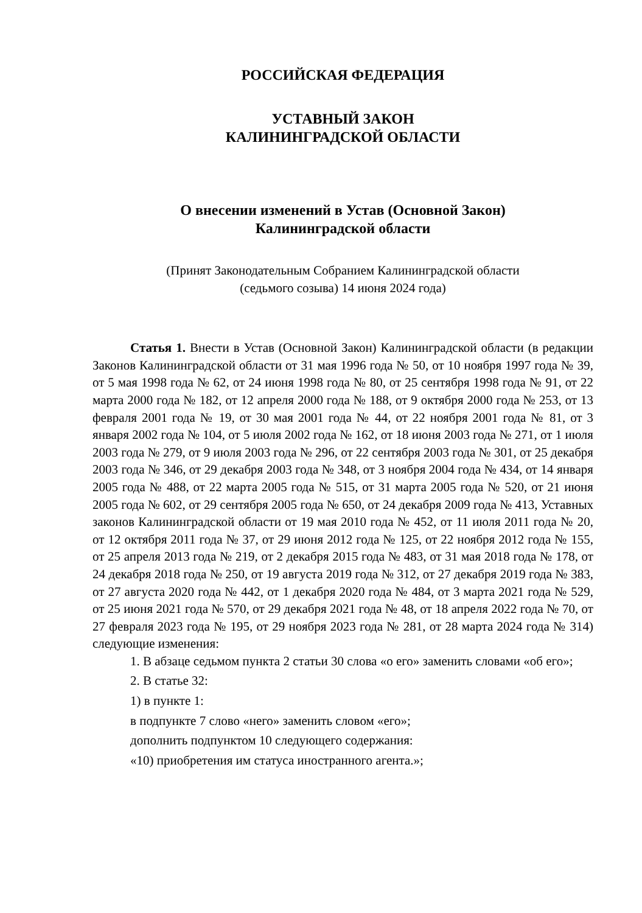РОССИЙСКАЯ ФЕДЕРАЦИЯ
УСТАВНЫЙ ЗАКОН
КАЛИНИНГРАДСКОЙ ОБЛАСТИ
О внесении изменений в Устав (Основной Закон)
Калининградской области
(Принят Законодательным Собранием Калининградской области
(седьмого созыва) 14 июня 2024 года)
Статья 1. Внести в Устав (Основной Закон) Калининградской области (в редакции Законов Калининградской области от 31 мая 1996 года № 50, от 10 ноября 1997 года № 39, от 5 мая 1998 года № 62, от 24 июня 1998 года № 80, от 25 сентября 1998 года № 91, от 22 марта 2000 года № 182, от 12 апреля 2000 года № 188, от 9 октября 2000 года № 253, от 13 февраля 2001 года № 19, от 30 мая 2001 года № 44, от 22 ноября 2001 года № 81, от 3 января 2002 года № 104, от 5 июля 2002 года № 162, от 18 июня 2003 года № 271, от 1 июля 2003 года № 279, от 9 июля 2003 года № 296, от 22 сентября 2003 года № 301, от 25 декабря 2003 года № 346, от 29 декабря 2003 года № 348, от 3 ноября 2004 года № 434, от 14 января 2005 года № 488, от 22 марта 2005 года № 515, от 31 марта 2005 года № 520, от 21 июня 2005 года № 602, от 29 сентября 2005 года № 650, от 24 декабря 2009 года № 413, Уставных законов Калининградской области от 19 мая 2010 года № 452, от 11 июля 2011 года № 20, от 12 октября 2011 года № 37, от 29 июня 2012 года № 125, от 22 ноября 2012 года № 155, от 25 апреля 2013 года № 219, от 2 декабря 2015 года № 483, от 31 мая 2018 года № 178, от 24 декабря 2018 года № 250, от 19 августа 2019 года № 312, от 27 декабря 2019 года № 383, от 27 августа 2020 года № 442, от 1 декабря 2020 года № 484, от 3 марта 2021 года № 529, от 25 июня 2021 года № 570, от 29 декабря 2021 года № 48, от 18 апреля 2022 года № 70, от 27 февраля 2023 года № 195, от 29 ноября 2023 года № 281, от 28 марта 2024 года № 314) следующие изменения:
1. В абзаце седьмом пункта 2 статьи 30 слова «о его» заменить словами «об его»;
2. В статье 32:
1) в пункте 1:
в подпункте 7 слово «него» заменить словом «его»;
дополнить подпунктом 10 следующего содержания:
«10) приобретения им статуса иностранного агента.»;